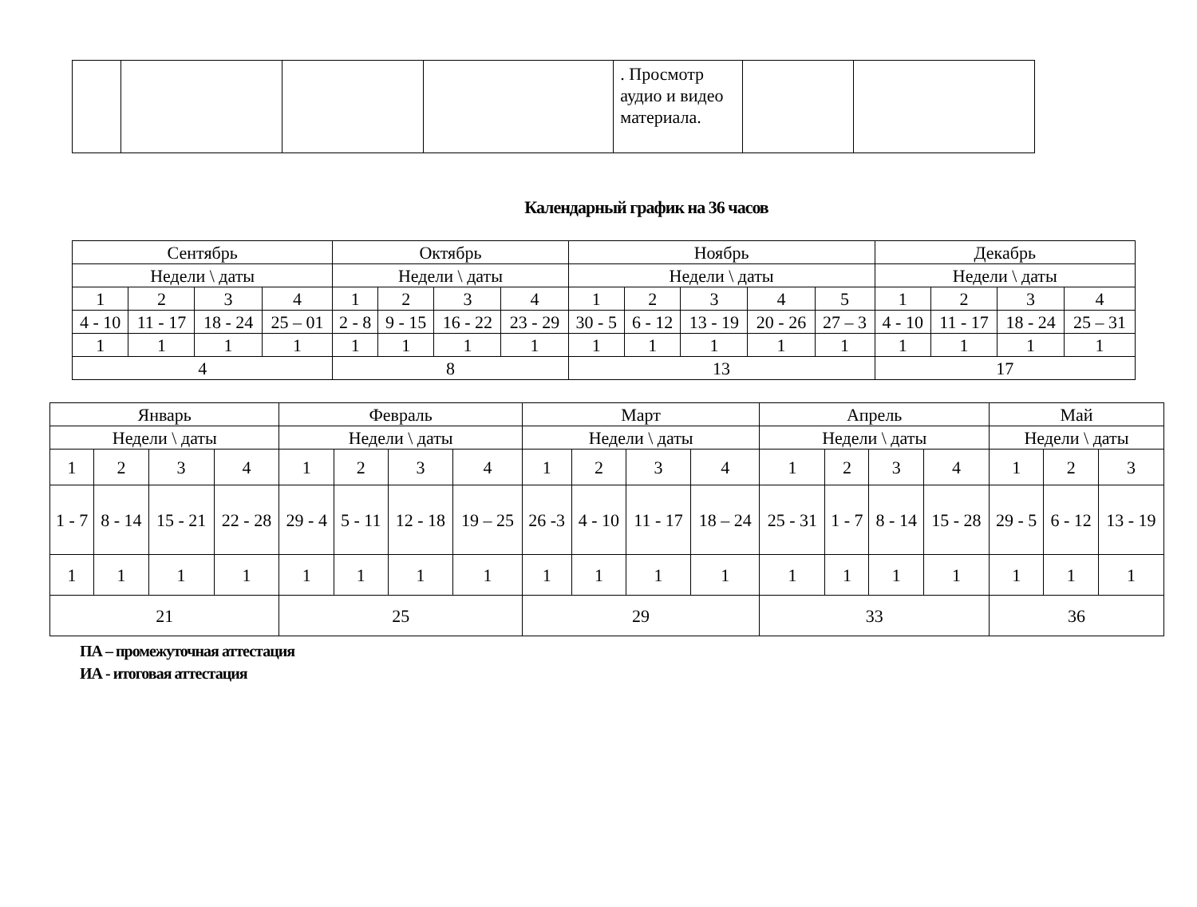| | | | | . Просмотр аудио и видео материала. | | |
Календарный график на 36 часов
| Сентябрь | | | | Октябрь | | | | Ноябрь | | | | | Декабрь | | | |
| Недели \ даты | | | | Недели \ даты | | | | Недели \ даты | | | | | Недели \ даты | | | |
| 1 | 2 | 3 | 4 | 1 | 2 | 3 | 4 | 1 | 2 | 3 | 4 | 5 | 1 | 2 | 3 | 4 |
| 4 - 10 | 11 - 17 | 18 - 24 | 25 – 01 | 2 - 8 | 9 - 15 | 16 - 22 | 23 - 29 | 30 - 5 | 6 - 12 | 13 - 19 | 20 - 26 | 27 – 3 | 4 - 10 | 11 - 17 | 18 - 24 | 25 – 31 |
| 1 | 1 | 1 | 1 | 1 | 1 | 1 | 1 | 1 | 1 | 1 | 1 | 1 | 1 | 1 | 1 | 1 |
| 4 | | | | 8 | | | | 13 | | | | | 17 | | | |
| Январь | | | | Февраль | | | | Март | | | | Апрель | | | | Май | | |
| Недели \ даты | | | | Недели \ даты | | | | Недели \ даты | | | | Недели \ даты | | | | Недели \ даты | | |
| 1 | 2 | 3 | 4 | 1 | 2 | 3 | 4 | 1 | 2 | 3 | 4 | 1 | 2 | 3 | 4 | 1 | 2 | 3 |
| 1 - 7 | 8 - 14 | 15 - 21 | 22 - 28 | 29 - 4 | 5 - 11 | 12 - 18 | 19 – 25 | 26 -3 | 4 - 10 | 11 - 17 | 18 – 24 | 25 - 31 | 1 - 7 | 8 - 14 | 15 - 28 | 29 - 5 | 6 - 12 | 13 - 19 |
| 1 | 1 | 1 | 1 | 1 | 1 | 1 | 1 | 1 | 1 | 1 | 1 | 1 | 1 | 1 | 1 | 1 | 1 | 1 |
| 21 | | | | 25 | | | | 29 | | | | 33 | | | | 36 | | |
ПА – промежуточная аттестация
ИА - итоговая аттестация